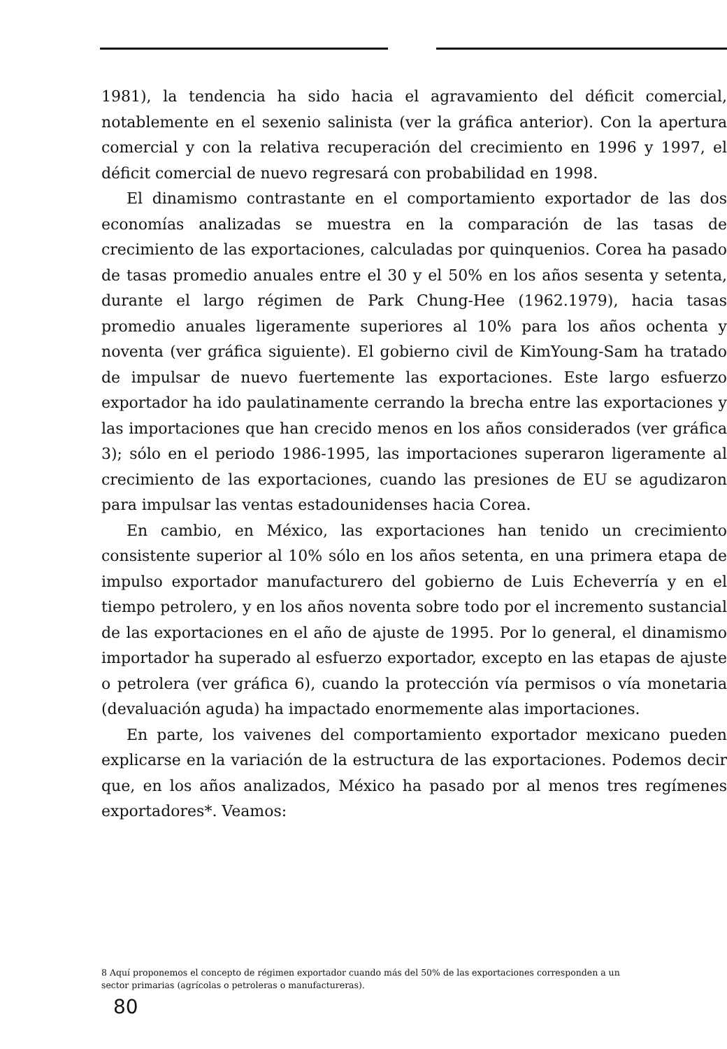1981), la tendencia ha sido hacia el agravamiento del déficit comercial, notablemente en el sexenio salinista (ver la gráfica anterior). Con la apertura comercial y con la relativa recuperación del crecimiento en 1996 y 1997, el déficit comercial de nuevo regresará con probabilidad en 1998.
El dinamismo contrastante en el comportamiento exportador de las dos economías analizadas se muestra en la comparación de las tasas de crecimiento de las exportaciones, calculadas por quinquenios. Corea ha pasado de tasas promedio anuales entre el 30 y el 50% en los años sesenta y setenta, durante el largo régimen de Park Chung-Hee (1962.1979), hacia tasas promedio anuales ligeramente superiores al 10% para los años ochenta y noventa (ver gráfica siguiente). El gobierno civil de KimYoung-Sam ha tratado de impulsar de nuevo fuertemente las exportaciones. Este largo esfuerzo exportador ha ido paulatinamente cerrando la brecha entre las exportaciones y las importaciones que han crecido menos en los años considerados (ver gráfica 3); sólo en el periodo 1986-1995, las importaciones superaron ligeramente al crecimiento de las exportaciones, cuando las presiones de EU se agudizaron para impulsar las ventas estadounidenses hacia Corea.
En cambio, en México, las exportaciones han tenido un crecimiento consistente superior al 10% sólo en los años setenta, en una primera etapa de impulso exportador manufacturero del gobierno de Luis Echeverría y en el tiempo petrolero, y en los años noventa sobre todo por el incremento sustancial de las exportaciones en el año de ajuste de 1995. Por lo general, el dinamismo importador ha superado al esfuerzo exportador, excepto en las etapas de ajuste o petrolera (ver gráfica 6), cuando la protección vía permisos o vía monetaria (devaluación aguda) ha impactado enormemente alas importaciones.
En parte, los vaivenes del comportamiento exportador mexicano pueden explicarse en la variación de la estructura de las exportaciones. Podemos decir que, en los años analizados, México ha pasado por al menos tres regímenes exportadores*. Veamos:
8 Aquí proponemos el concepto de régimen exportador cuando más del 50% de las exportaciones corresponden a un sector primarias (agrícolas o petroleras o manufactureras).
80